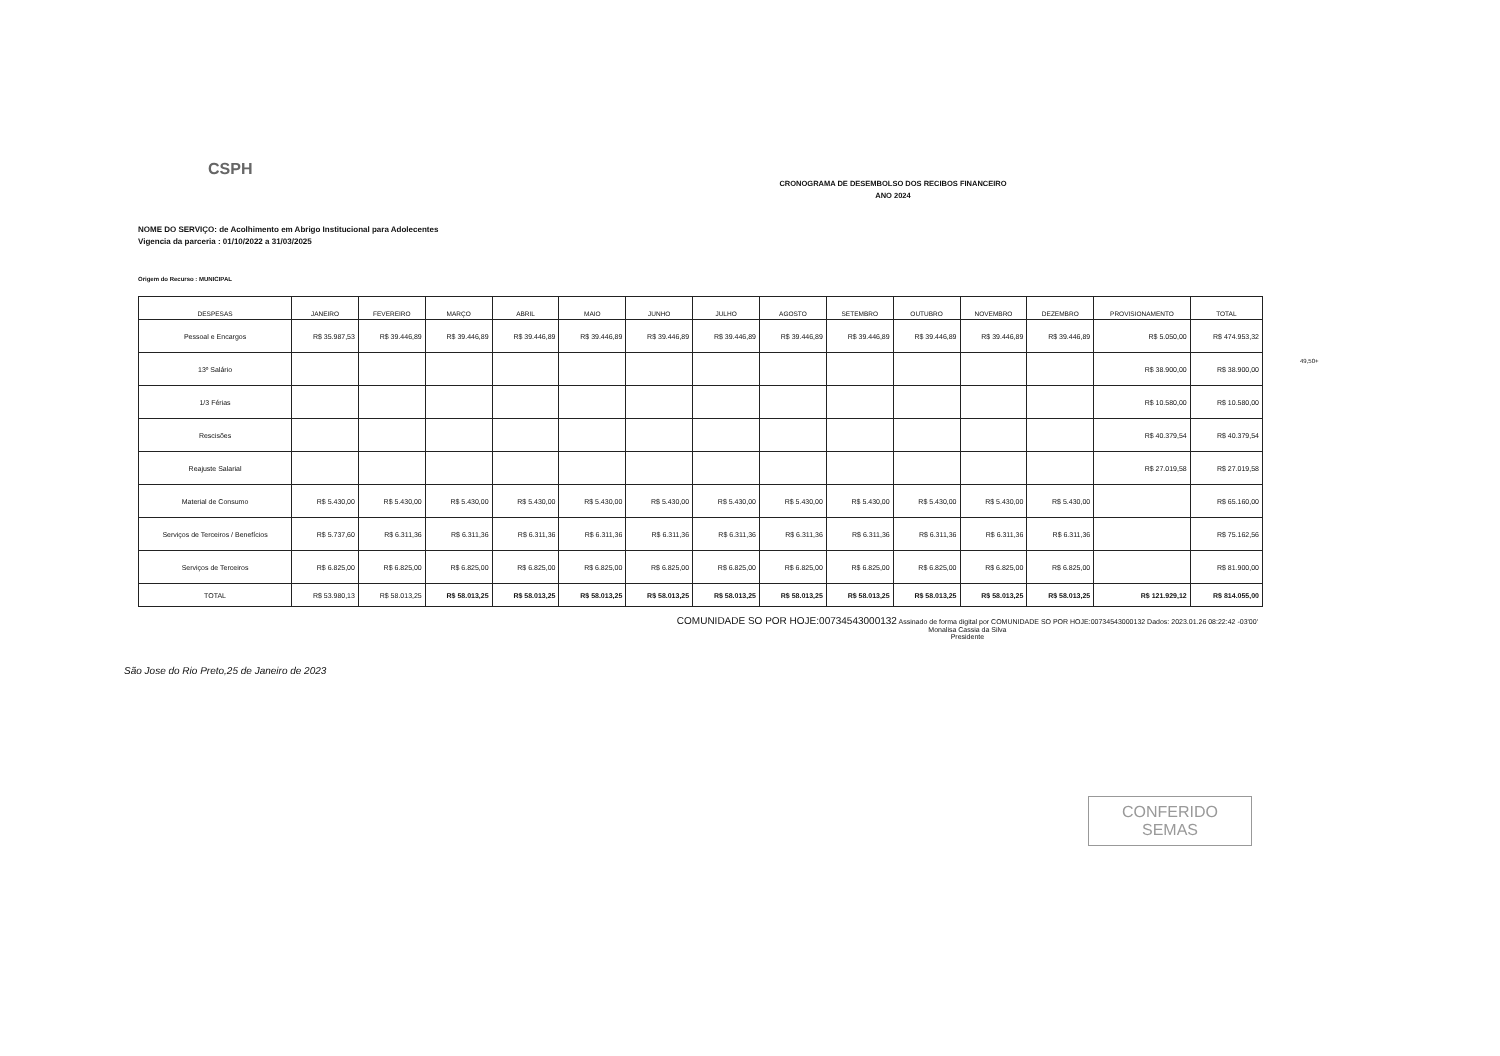CSPH
CRONOGRAMA DE DESEMBOLSO DOS RECIBOS FINANCEIRO
ANO 2024
NOME DO SERVIÇO: de Acolhimento em Abrigo Institucional para Adolecentes
Vigencia da parceria : 01/10/2022 a 31/03/2025
Origem do Recurso : MUNICIPAL
| DESPESAS | JANEIRO | FEVEREIRO | MARÇO | ABRIL | MAIO | JUNHO | JULHO | AGOSTO | SETEMBRO | OUTUBRO | NOVEMBRO | DEZEMBRO | PROVISIONAMENTO | TOTAL |
| --- | --- | --- | --- | --- | --- | --- | --- | --- | --- | --- | --- | --- | --- | --- |
| Pessoal e Encargos | R$ 35.987,53 | R$ 39.446,89 | R$ 39.446,89 | R$ 39.446,89 | R$ 39.446,89 | R$ 39.446,89 | R$ 39.446,89 | R$ 39.446,89 | R$ 39.446,89 | R$ 39.446,89 | R$ 39.446,89 | R$ 39.446,89 | R$ 5.050,00 | R$ 474.953,32 |
| 13º Salário | | | | | | | | | | | | | R$ 38.900,00 | R$ 38.900,00 |
| 1/3 Férias | | | | | | | | | | | | | R$ 10.580,00 | R$ 10.580,00 |
| Rescisões | | | | | | | | | | | | | R$ 40.379,54 | R$ 40.379,54 |
| Reajuste Salarial | | | | | | | | | | | | | R$ 27.019,58 | R$ 27.019,58 |
| Material de Consumo | R$ 5.430,00 | R$ 5.430,00 | R$ 5.430,00 | R$ 5.430,00 | R$ 5.430,00 | R$ 5.430,00 | R$ 5.430,00 | R$ 5.430,00 | R$ 5.430,00 | R$ 5.430,00 | R$ 5.430,00 | R$ 5.430,00 | | R$ 65.160,00 |
| Serviços de Terceiros / Benefícios | R$ 5.737,60 | R$ 6.311,36 | R$ 6.311,36 | R$ 6.311,36 | R$ 6.311,36 | R$ 6.311,36 | R$ 6.311,36 | R$ 6.311,36 | R$ 6.311,36 | R$ 6.311,36 | R$ 6.311,36 | R$ 6.311,36 | | R$ 75.162,56 |
| Serviços de Terceiros | R$ 6.825,00 | R$ 6.825,00 | R$ 6.825,00 | R$ 6.825,00 | R$ 6.825,00 | R$ 6.825,00 | R$ 6.825,00 | R$ 6.825,00 | R$ 6.825,00 | R$ 6.825,00 | R$ 6.825,00 | R$ 6.825,00 | | R$ 81.900,00 |
| TOTAL | R$ 53.980,13 | R$ 58.013,25 | R$ 58.013,25 | R$ 58.013,25 | R$ 58.013,25 | R$ 58.013,25 | R$ 58.013,25 | R$ 58.013,25 | R$ 58.013,25 | R$ 58.013,25 | R$ 58.013,25 | R$ 58.013,25 | R$ 121.929,12 | R$ 814.055,00 |
São Jose do Rio Preto,25 de Janeiro de 2023
COMUNIDADE SO POR HOJE:00734543000132 Assinado de forma digital por COMUNIDADE SO POR HOJE:00734543000132 Dados: 2023.01.26 08:22:42 -03'00'
Monalisa Cassia da Silva
Presidente
CONFERIDO
SEMAS
49,50+